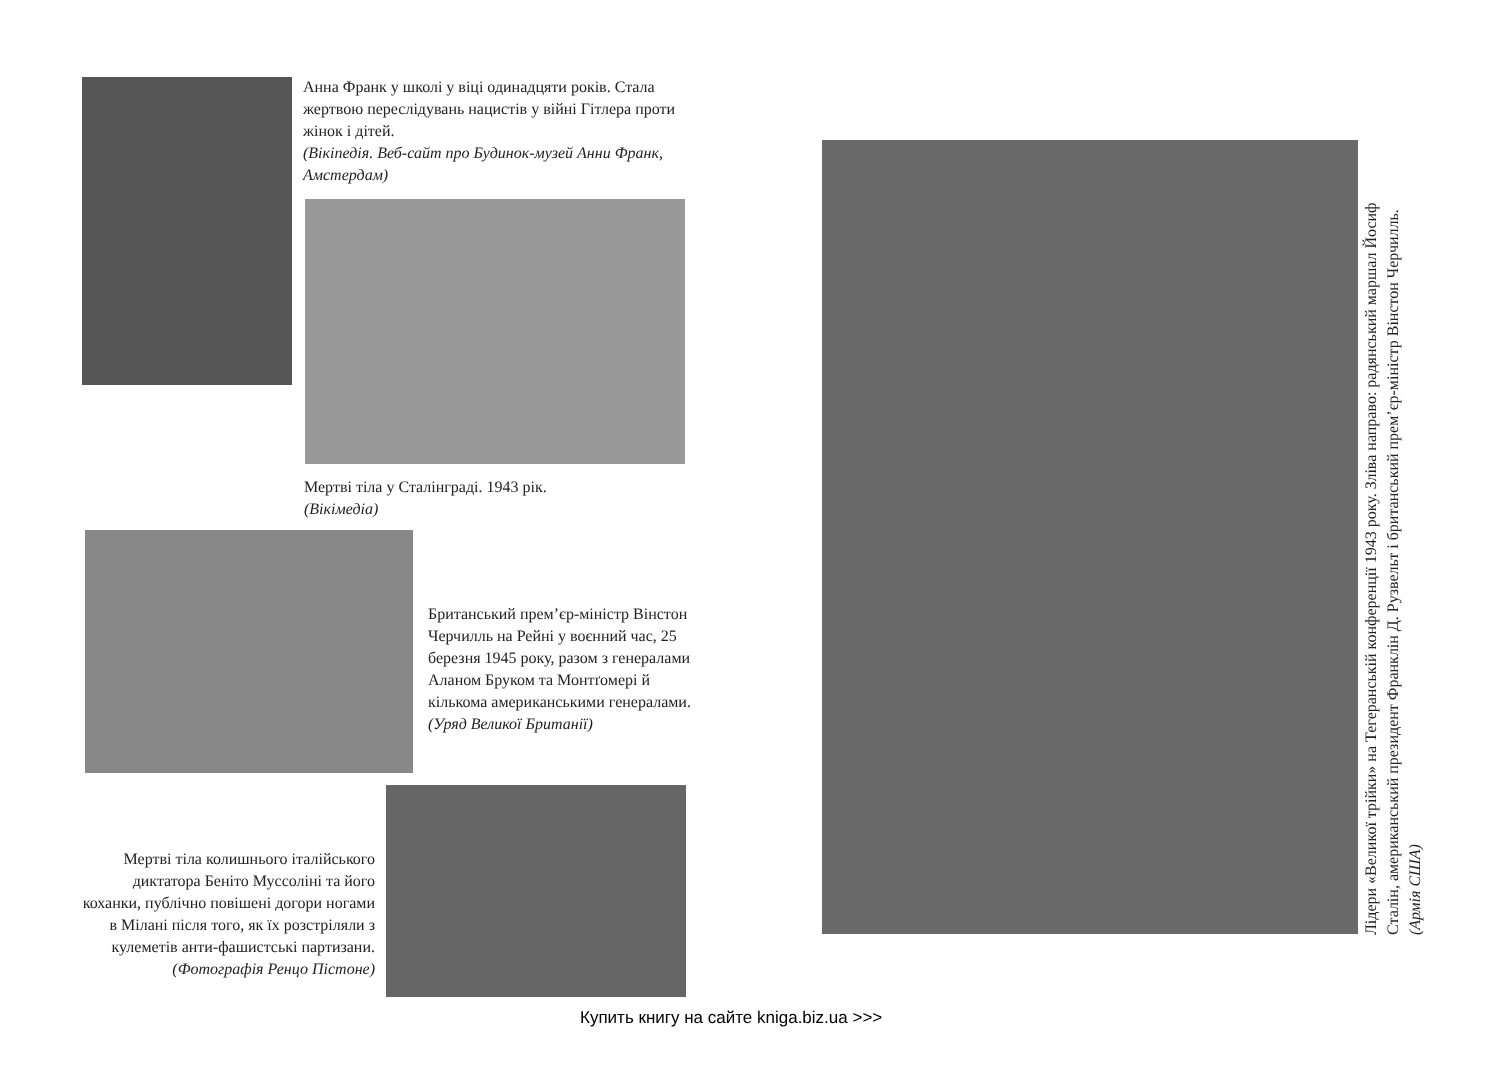Анна Франк у школі у віці одинадцяти років. Стала жертвою переслідувань нацистів у війні Гітлера проти жінок і дітей.
(Вікіпедія. Веб-сайт про Будинок-музей Анни Франк, Амстердам)
Мертві тіла у Сталінграді. 1943 рік.
(Вікімедіа)
Британський прем’єр-міністр Вінстон Черчилль на Рейні у воєнний час, 25 березня 1945 року, разом з генералами Аланом Бруком та Монтґомері й кількома американськими генералами.
(Уряд Великої Британії)
Мертві тіла колишнього італійського диктатора Беніто Муссоліні та його коханки, публічно повішені догори ногами в Мілані після того, як їх розстріляли з кулеметів анти-фашистські партизани.
(Фотографія Ренцо Пістоне)
Лідери «Великої трійки» на Тегеранській конференції 1943 року. Зліва направо: радянський маршал Йосиф Сталін, американський президент Франклін Д. Рузвельт і британський прем’єр-міністр Вінстон Черчилль. (Армія США)
Купить книгу на сайте kniga.biz.ua >>>